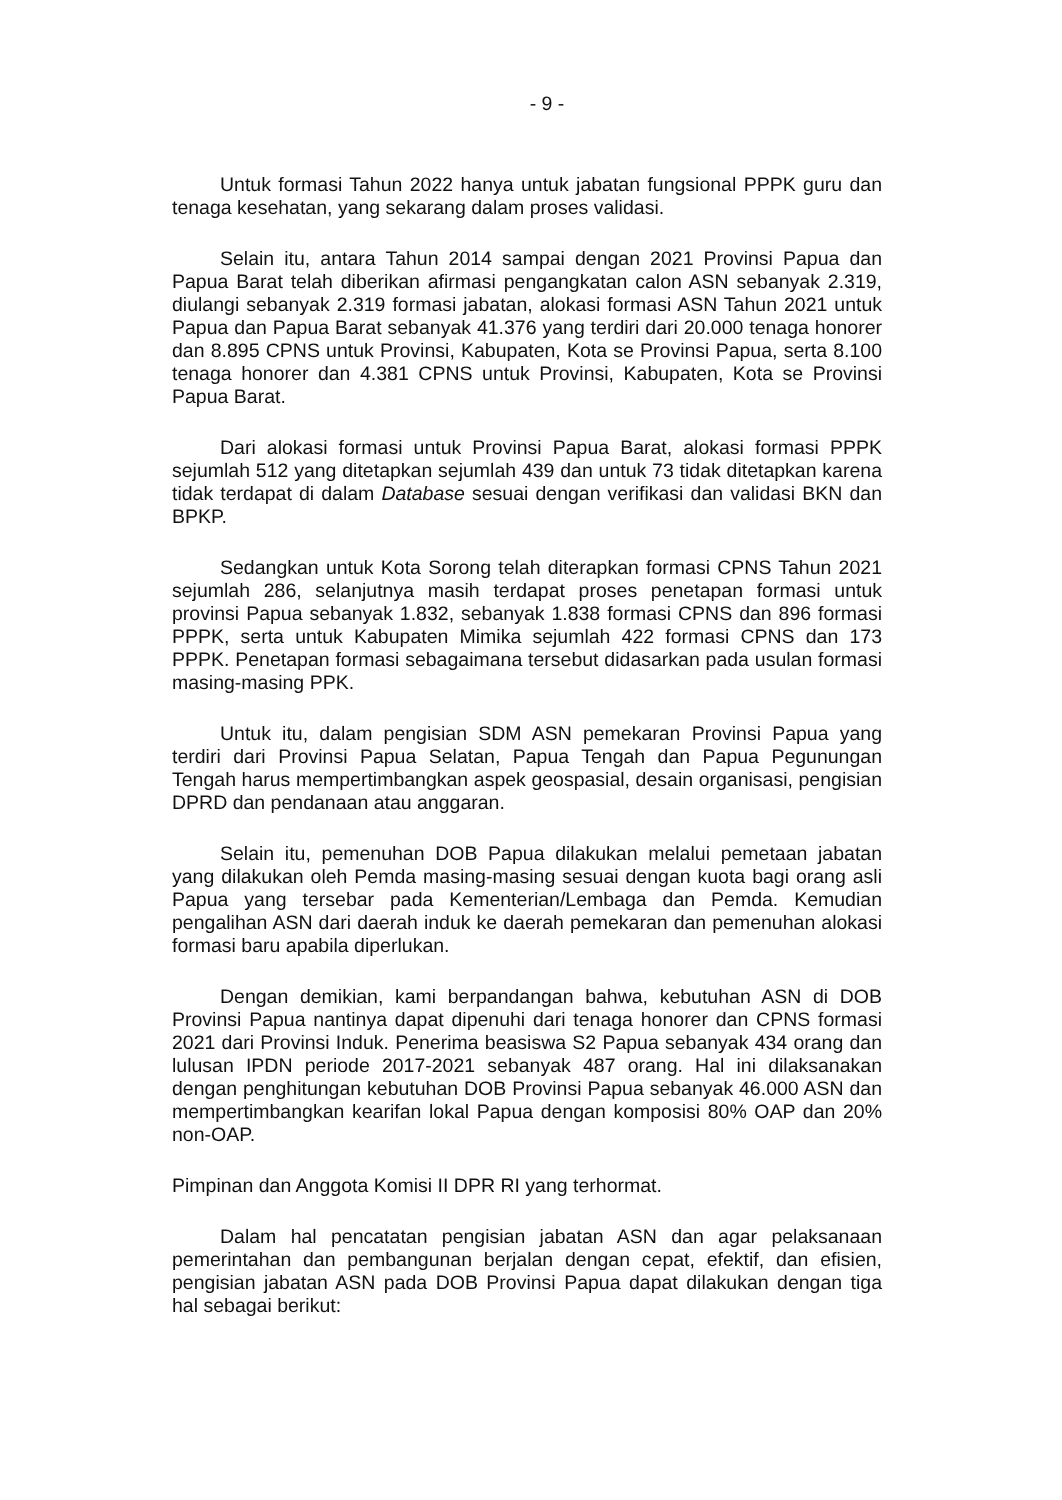- 9 -
Untuk formasi Tahun 2022 hanya untuk jabatan fungsional PPPK guru dan tenaga kesehatan, yang sekarang dalam proses validasi.
Selain itu, antara Tahun 2014 sampai dengan 2021 Provinsi Papua dan Papua Barat telah diberikan afirmasi pengangkatan calon ASN sebanyak 2.319, diulangi sebanyak 2.319 formasi jabatan, alokasi formasi ASN Tahun 2021 untuk Papua dan Papua Barat sebanyak 41.376 yang terdiri dari 20.000 tenaga honorer dan 8.895 CPNS untuk Provinsi, Kabupaten, Kota se Provinsi Papua, serta 8.100 tenaga honorer dan 4.381 CPNS untuk Provinsi, Kabupaten, Kota se Provinsi Papua Barat.
Dari alokasi formasi untuk Provinsi Papua Barat, alokasi formasi PPPK sejumlah 512 yang ditetapkan sejumlah 439 dan untuk 73 tidak ditetapkan karena tidak terdapat di dalam Database sesuai dengan verifikasi dan validasi BKN dan BPKP.
Sedangkan untuk Kota Sorong telah diterapkan formasi CPNS Tahun 2021 sejumlah 286, selanjutnya masih terdapat proses penetapan formasi untuk provinsi Papua sebanyak 1.832, sebanyak 1.838 formasi CPNS dan 896 formasi PPPK, serta untuk Kabupaten Mimika sejumlah 422 formasi CPNS dan 173 PPPK. Penetapan formasi sebagaimana tersebut didasarkan pada usulan formasi masing-masing PPK.
Untuk itu, dalam pengisian SDM ASN pemekaran Provinsi Papua yang terdiri dari Provinsi Papua Selatan, Papua Tengah dan Papua Pegunungan Tengah harus mempertimbangkan aspek geospasial, desain organisasi, pengisian DPRD dan pendanaan atau anggaran.
Selain itu, pemenuhan DOB Papua dilakukan melalui pemetaan jabatan yang dilakukan oleh Pemda masing-masing sesuai dengan kuota bagi orang asli Papua yang tersebar pada Kementerian/Lembaga dan Pemda. Kemudian pengalihan ASN dari daerah induk ke daerah pemekaran dan pemenuhan alokasi formasi baru apabila diperlukan.
Dengan demikian, kami berpandangan bahwa, kebutuhan ASN di DOB Provinsi Papua nantinya dapat dipenuhi dari tenaga honorer dan CPNS formasi 2021 dari Provinsi Induk. Penerima beasiswa S2 Papua sebanyak 434 orang dan lulusan IPDN periode 2017-2021 sebanyak 487 orang. Hal ini dilaksanakan dengan penghitungan kebutuhan DOB Provinsi Papua sebanyak 46.000 ASN dan mempertimbangkan kearifan lokal Papua dengan komposisi 80% OAP dan 20% non-OAP.
Pimpinan dan Anggota Komisi II DPR RI yang terhormat.
Dalam hal pencatatan pengisian jabatan ASN dan agar pelaksanaan pemerintahan dan pembangunan berjalan dengan cepat, efektif, dan efisien, pengisian jabatan ASN pada DOB Provinsi Papua dapat dilakukan dengan tiga hal sebagai berikut: